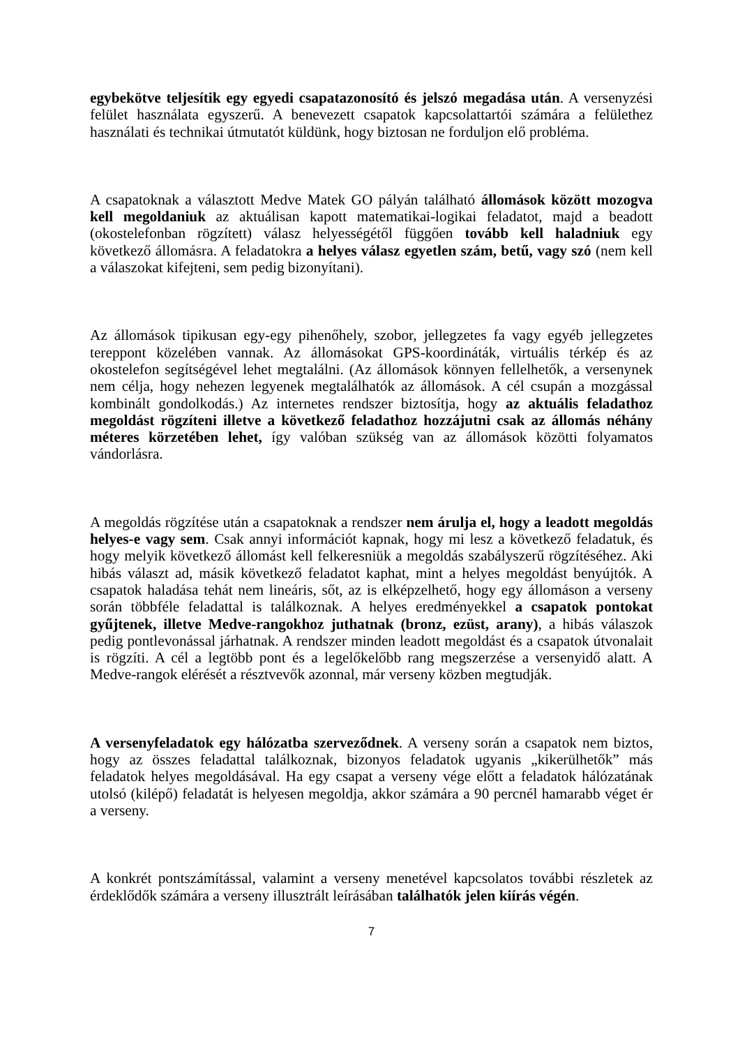egybekötve teljesítik egy egyedi csapatazonosító és jelszó megadása után. A versenyzési felület használata egyszerű. A benevezett csapatok kapcsolattartói számára a felülethez használati és technikai útmutatót küldünk, hogy biztosan ne forduljon elő probléma.
A csapatoknak a választott Medve Matek GO pályán található állomások között mozogva kell megoldaniuk az aktuálisan kapott matematikai-logikai feladatot, majd a beadott (okostelefonban rögzített) válasz helyességétől függően tovább kell haladniuk egy következő állomásra. A feladatokra a helyes válasz egyetlen szám, betű, vagy szó (nem kell a válaszokat kifejteni, sem pedig bizonyítani).
Az állomások tipikusan egy-egy pihenőhely, szobor, jellegzetes fa vagy egyéb jellegzetes tereppont közelében vannak. Az állomásokat GPS-koordináták, virtuális térkép és az okostelefon segítségével lehet megtalálni. (Az állomások könnyen fellelhetők, a versenynek nem célja, hogy nehezen legyenek megtalálhatók az állomások. A cél csupán a mozgással kombinált gondolkodás.) Az internetes rendszer biztosítja, hogy az aktuális feladathoz megoldást rögzíteni illetve a következő feladathoz hozzájutni csak az állomás néhány méteres körzetében lehet, így valóban szükség van az állomások közötti folyamatos vándorlásra.
A megoldás rögzítése után a csapatoknak a rendszer nem árulja el, hogy a leadott megoldás helyes-e vagy sem. Csak annyi információt kapnak, hogy mi lesz a következő feladatuk, és hogy melyik következő állomást kell felkeresniük a megoldás szabályszerű rögzítéséhez. Aki hibás választ ad, másik következő feladatot kaphat, mint a helyes megoldást benyújtók. A csapatok haladása tehát nem lineáris, sőt, az is elképzelhető, hogy egy állomáson a verseny során többféle feladattal is találkoznak. A helyes eredményekkel a csapatok pontokat gyűjtenek, illetve Medve-rangokhoz juthatnak (bronz, ezüst, arany), a hibás válaszok pedig pontlevonással járhatnak. A rendszer minden leadott megoldást és a csapatok útvonalait is rögzíti. A cél a legtöbb pont és a legelőkelőbb rang megszerzése a versenyidő alatt. A Medve-rangok elérését a résztvevők azonnal, már verseny közben megtudják.
A versenyfeladatok egy hálózatba szerveződnek. A verseny során a csapatok nem biztos, hogy az összes feladattal találkoznak, bizonyos feladatok ugyanis „kikerülhetők” más feladatok helyes megoldásával. Ha egy csapat a verseny vége előtt a feladatok hálózatának utolsó (kilépő) feladatát is helyesen megoldja, akkor számára a 90 percnél hamarabb véget ér a verseny.
A konkrét pontszámítással, valamint a verseny menetével kapcsolatos további részletek az érdeklődők számára a verseny illusztrált leírásában találhatók jelen kiírás végén.
7